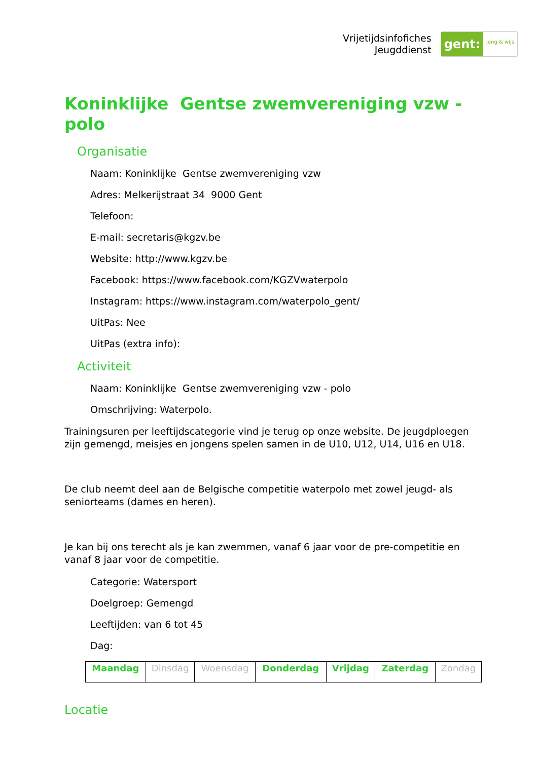Vrijetijdsinfofiches
Jeugddienst
gent:
jong & wijs
Koninklijke Gentse zwemvereniging vzw - polo
Organisatie
Naam: Koninklijke Gentse zwemvereniging vzw
Adres: Melkerijstraat 34 9000 Gent
Telefoon:
E-mail: secretaris@kgzv.be
Website: http://www.kgzv.be
Facebook: https://www.facebook.com/KGZVwaterpolo
Instagram: https://www.instagram.com/waterpolo_gent/
UitPas: Nee
UitPas (extra info):
Activiteit
Naam: Koninklijke Gentse zwemvereniging vzw - polo
Omschrijving: Waterpolo.
Trainingsuren per leeftijdscategorie vind je terug op onze website. De jeugdploegen zijn gemengd, meisjes en jongens spelen samen in de U10, U12, U14, U16 en U18.
De club neemt deel aan de Belgische competitie waterpolo met zowel jeugd- als seniorteams (dames en heren).
Je kan bij ons terecht als je kan zwemmen, vanaf 6 jaar voor de pre-competitie en vanaf 8 jaar voor de competitie.
Categorie: Watersport
Doelgroep: Gemengd
Leeftijden: van 6 tot 45
Dag:
| Maandag | Dinsdag | Woensdag | Donderdag | Vrijdag | Zaterdag | Zondag |
Locatie